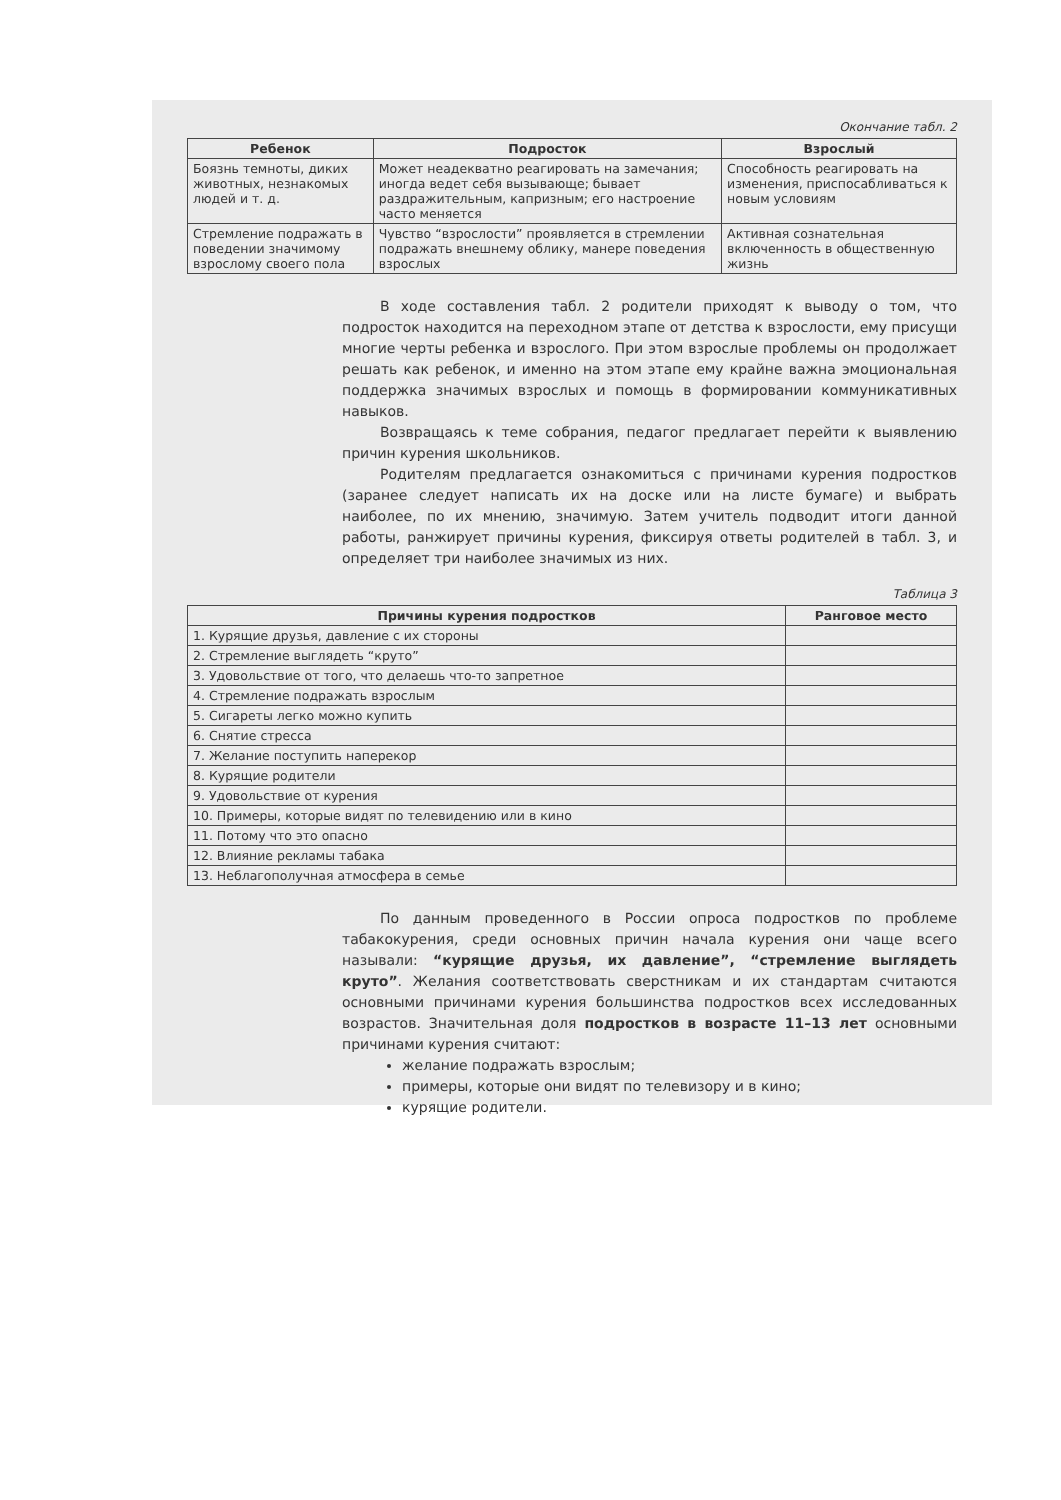Окончание табл. 2
| Ребенок | Подросток | Взрослый |
| --- | --- | --- |
| Боязнь темноты, диких животных, незнакомых людей и т. д. | Может неадекватно реагировать на замечания; иногда ведет себя вызывающе; бывает раздражительным, капризным; его настроение часто меняется | Способность реагировать на изменения, приспосабливаться к новым условиям |
| Стремление подражать в поведении значимому взрослому своего пола | Чувство “взрослости” проявляется в стремлении подражать внешнему облику, манере поведения взрослых | Активная сознательная включенность в общественную жизнь |
В ходе составления табл. 2 родители приходят к выводу о том, что подросток находится на переходном этапе от детства к взрослости, ему присущи многие черты ребенка и взрослого. При этом взрослые проблемы он продолжает решать как ребенок, и именно на этом этапе ему крайне важна эмоциональная поддержка значимых взрослых и помощь в формировании коммуникативных навыков.
Возвращаясь к теме собрания, педагог предлагает перейти к выявлению причин курения школьников.
Родителям предлагается ознакомиться с причинами курения подростков (заранее следует написать их на доске или на листе бумаге) и выбрать наиболее, по их мнению, значимую. Затем учитель подводит итоги данной работы, ранжирует причины курения, фиксируя ответы родителей в табл. 3, и определяет три наиболее значимых из них.
Таблица 3
| Причины курения подростков | Ранговое место |
| --- | --- |
| 1. Курящие друзья, давление с их стороны | |
| 2. Стремление выглядеть “круто” | |
| 3. Удовольствие от того, что делаешь что-то запретное | |
| 4. Стремление подражать взрослым | |
| 5. Сигареты легко можно купить | |
| 6. Снятие стресса | |
| 7. Желание поступить наперекор | |
| 8. Курящие родители | |
| 9. Удовольствие от курения | |
| 10. Примеры, которые видят по телевидению или в кино | |
| 11. Потому что это опасно | |
| 12. Влияние рекламы табака | |
| 13. Неблагополучная атмосфера в семье | |
По данным проведенного в России опроса подростков по проблеме табакокурения, среди основных причин начала курения они чаще всего называли: “курящие друзья, их давление”, “стремление выглядеть круто”. Желания соответствовать сверстникам и их стандартам считаются основными причинами курения большинства подростков всех исследованных возрастов. Значительная доля подростков в возрасте 11–13 лет основными причинами курения считают:
желание подражать взрослым;
примеры, которые они видят по телевизору и в кино;
курящие родители.